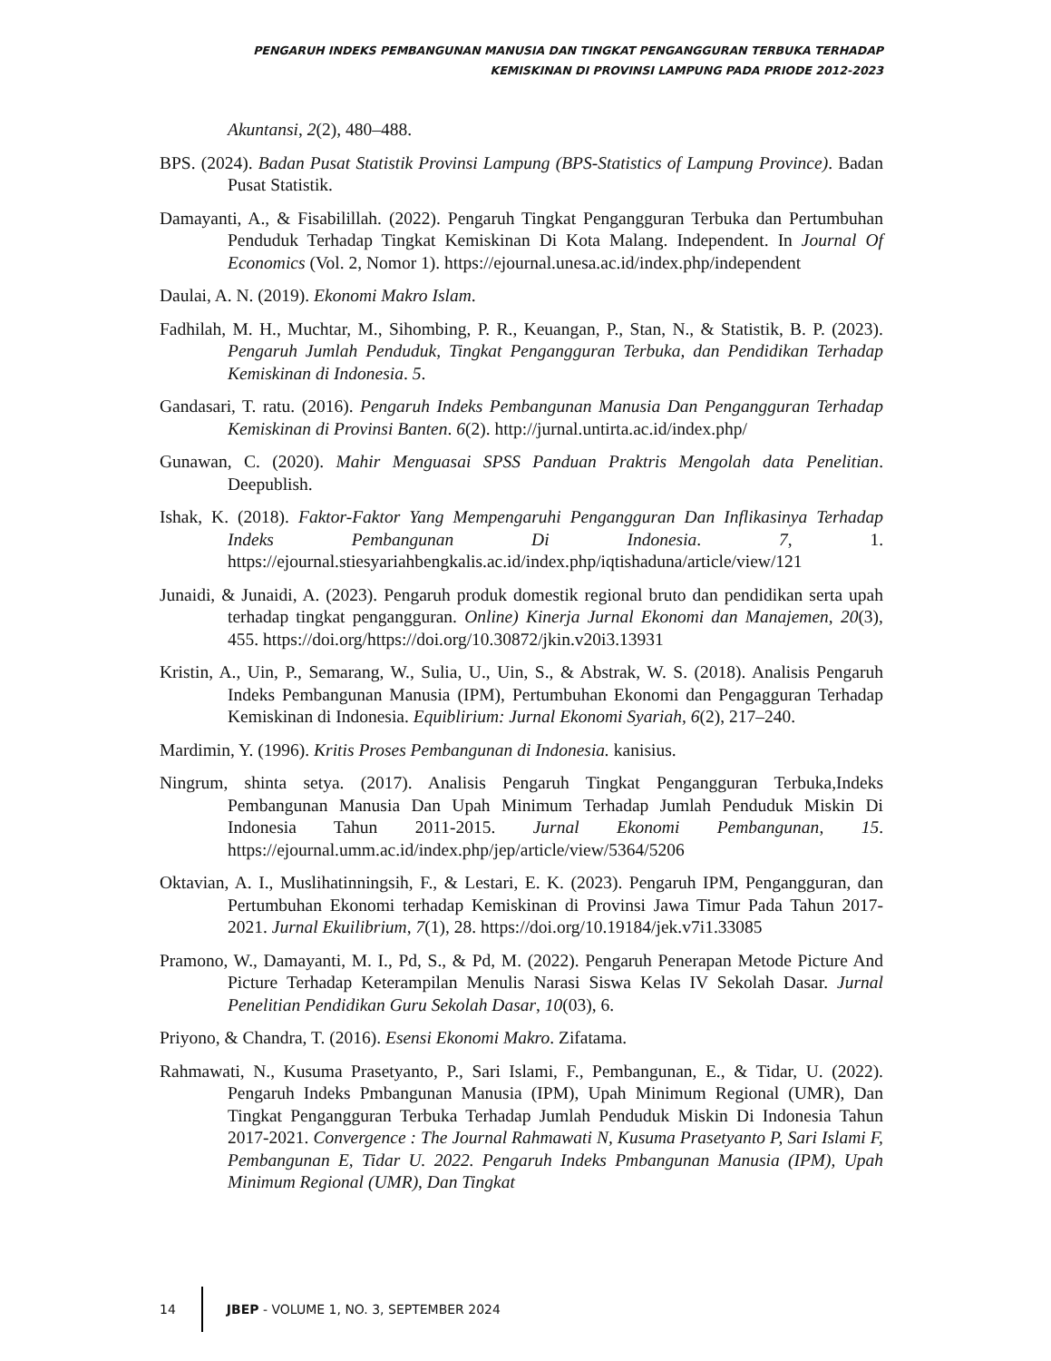PENGARUH INDEKS PEMBANGUNAN MANUSIA DAN TINGKAT PENGANGGURAN TERBUKA TERHADAP
KEMISKINAN DI PROVINSI LAMPUNG PADA PRIODE 2012-2023
Akuntansi, 2(2), 480–488.
BPS. (2024). Badan Pusat Statistik Provinsi Lampung (BPS-Statistics of Lampung Province). Badan Pusat Statistik.
Damayanti, A., & Fisabilillah. (2022). Pengaruh Tingkat Pengangguran Terbuka dan Pertumbuhan Penduduk Terhadap Tingkat Kemiskinan Di Kota Malang. Independent. In Journal Of Economics (Vol. 2, Nomor 1). https://ejournal.unesa.ac.id/index.php/independent
Daulai, A. N. (2019). Ekonomi Makro Islam.
Fadhilah, M. H., Muchtar, M., Sihombing, P. R., Keuangan, P., Stan, N., & Statistik, B. P. (2023). Pengaruh Jumlah Penduduk, Tingkat Pengangguran Terbuka, dan Pendidikan Terhadap Kemiskinan di Indonesia. 5.
Gandasari, T. ratu. (2016). Pengaruh Indeks Pembangunan Manusia Dan Pengangguran Terhadap Kemiskinan di Provinsi Banten. 6(2). http://jurnal.untirta.ac.id/index.php/
Gunawan, C. (2020). Mahir Menguasai SPSS Panduan Praktris Mengolah data Penelitian. Deepublish.
Ishak, K. (2018). Faktor-Faktor Yang Mempengaruhi Pengangguran Dan Inflikasinya Terhadap Indeks Pembangunan Di Indonesia. 7, 1. https://ejournal.stiesyariahbengkalis.ac.id/index.php/iqtishaduna/article/view/121
Junaidi, & Junaidi, A. (2023). Pengaruh produk domestik regional bruto dan pendidikan serta upah terhadap tingkat pengangguran. Online) Kinerja Jurnal Ekonomi dan Manajemen, 20(3), 455. https://doi.org/https://doi.org/10.30872/jkin.v20i3.13931
Kristin, A., Uin, P., Semarang, W., Sulia, U., Uin, S., & Abstrak, W. S. (2018). Analisis Pengaruh Indeks Pembangunan Manusia (IPM), Pertumbuhan Ekonomi dan Pengagguran Terhadap Kemiskinan di Indonesia. Equiblirium: Jurnal Ekonomi Syariah, 6(2), 217–240.
Mardimin, Y. (1996). Kritis Proses Pembangunan di Indonesia. kanisius.
Ningrum, shinta setya. (2017). Analisis Pengaruh Tingkat Pengangguran Terbuka,Indeks Pembangunan Manusia Dan Upah Minimum Terhadap Jumlah Penduduk Miskin Di Indonesia Tahun 2011-2015. Jurnal Ekonomi Pembangunan, 15. https://ejournal.umm.ac.id/index.php/jep/article/view/5364/5206
Oktavian, A. I., Muslihatinningsih, F., & Lestari, E. K. (2023). Pengaruh IPM, Pengangguran, dan Pertumbuhan Ekonomi terhadap Kemiskinan di Provinsi Jawa Timur Pada Tahun 2017-2021. Jurnal Ekuilibrium, 7(1), 28. https://doi.org/10.19184/jek.v7i1.33085
Pramono, W., Damayanti, M. I., Pd, S., & Pd, M. (2022). Pengaruh Penerapan Metode Picture And Picture Terhadap Keterampilan Menulis Narasi Siswa Kelas IV Sekolah Dasar. Jurnal Penelitian Pendidikan Guru Sekolah Dasar, 10(03), 6.
Priyono, & Chandra, T. (2016). Esensi Ekonomi Makro. Zifatama.
Rahmawati, N., Kusuma Prasetyanto, P., Sari Islami, F., Pembangunan, E., & Tidar, U. (2022). Pengaruh Indeks Pmbangunan Manusia (IPM), Upah Minimum Regional (UMR), Dan Tingkat Pengangguran Terbuka Terhadap Jumlah Penduduk Miskin Di Indonesia Tahun 2017-2021. Convergence : The Journal Rahmawati N, Kusuma Prasetyanto P, Sari Islami F, Pembangunan E, Tidar U. 2022. Pengaruh Indeks Pmbangunan Manusia (IPM), Upah Minimum Regional (UMR), Dan Tingkat
14 JBEP - VOLUME 1, NO. 3, SEPTEMBER 2024